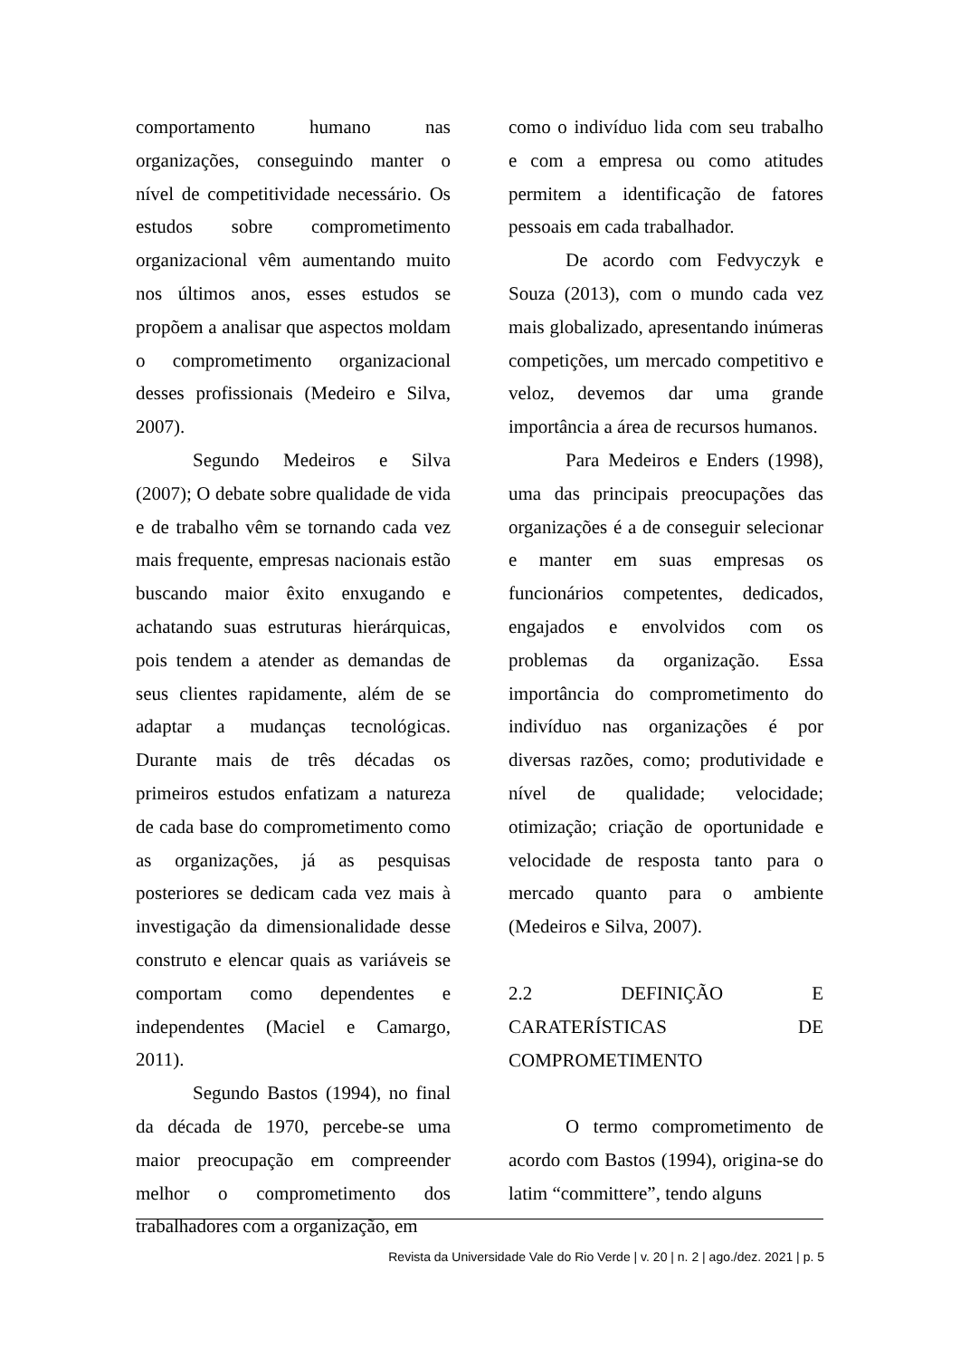comportamento humano nas organizações, conseguindo manter o nível de competitividade necessário. Os estudos sobre comprometimento organizacional vêm aumentando muito nos últimos anos, esses estudos se propõem a analisar que aspectos moldam o comprometimento organizacional desses profissionais (Medeiro e Silva, 2007).
Segundo Medeiros e Silva (2007); O debate sobre qualidade de vida e de trabalho vêm se tornando cada vez mais frequente, empresas nacionais estão buscando maior êxito enxugando e achatando suas estruturas hierárquicas, pois tendem a atender as demandas de seus clientes rapidamente, além de se adaptar a mudanças tecnológicas. Durante mais de três décadas os primeiros estudos enfatizam a natureza de cada base do comprometimento como as organizações, já as pesquisas posteriores se dedicam cada vez mais à investigação da dimensionalidade desse construto e elencar quais as variáveis se comportam como dependentes e independentes (Maciel e Camargo, 2011).
Segundo Bastos (1994), no final da década de 1970, percebe-se uma maior preocupação em compreender melhor o comprometimento dos trabalhadores com a organização, em
como o indivíduo lida com seu trabalho e com a empresa ou como atitudes permitem a identificação de fatores pessoais em cada trabalhador.
De acordo com Fedvyczyk e Souza (2013), com o mundo cada vez mais globalizado, apresentando inúmeras competições, um mercado competitivo e veloz, devemos dar uma grande importância a área de recursos humanos.
Para Medeiros e Enders (1998), uma das principais preocupações das organizações é a de conseguir selecionar e manter em suas empresas os funcionários competentes, dedicados, engajados e envolvidos com os problemas da organização. Essa importância do comprometimento do indivíduo nas organizações é por diversas razões, como; produtividade e nível de qualidade; velocidade; otimização; criação de oportunidade e velocidade de resposta tanto para o mercado quanto para o ambiente (Medeiros e Silva, 2007).
2.2 DEFINIÇÃO E
CARATERÍSTICAS DE
COMPROMETIMENTO
O termo comprometimento de acordo com Bastos (1994), origina-se do latim “committere”, tendo alguns
Revista da Universidade Vale do Rio Verde | v. 20 | n. 2 | ago./dez. 2021 | p. 5